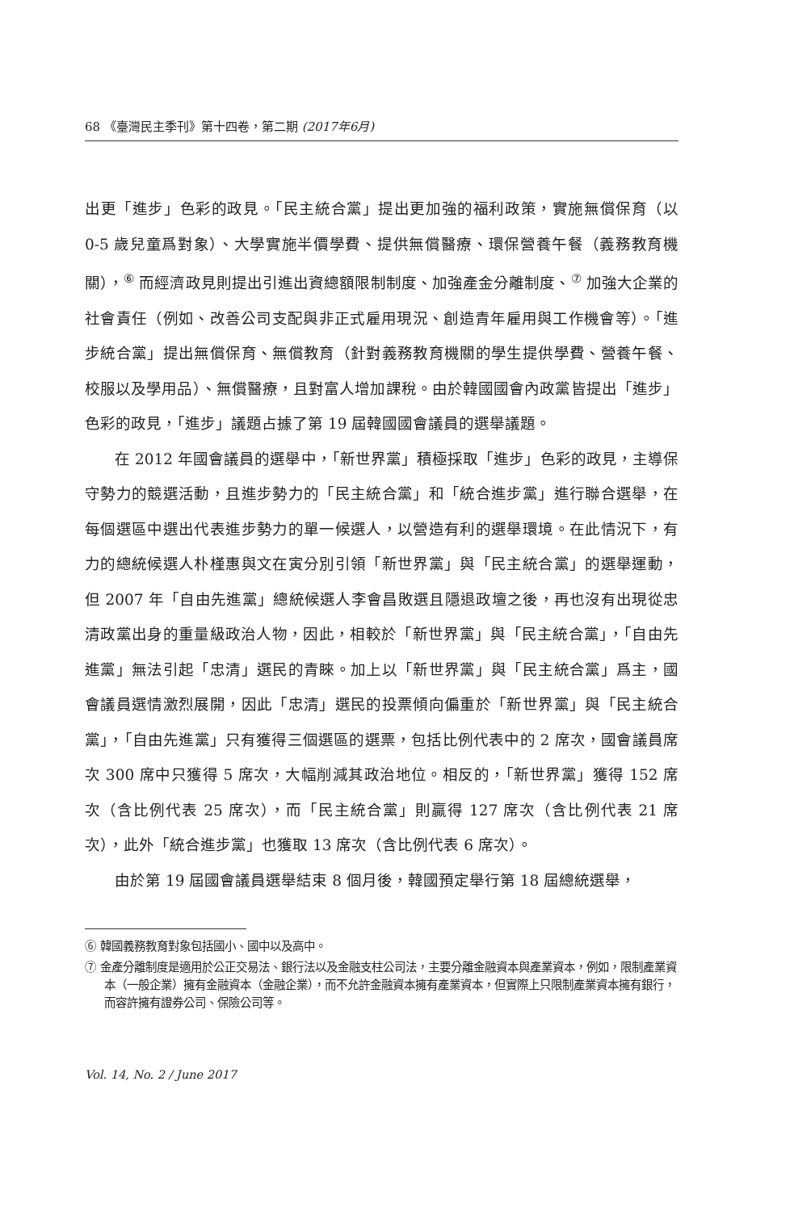68 《臺灣民主季刊》第十四卷，第二期 (2017年6月)
出更「進步」色彩的政見。「民主統合黨」提出更加強的福利政策，實施無償保育（以 0-5 歲兒童爲對象）、大學實施半價學費、提供無償醫療、環保營養午餐（義務教育機關），<sup>⑥</sup> 而經濟政見則提出引進出資總額限制制度、加強產金分離制度、<sup>⑦</sup> 加強大企業的社會責任（例如、改善公司支配與非正式雇用現況、創造青年雇用與工作機會等）。「進步統合黨」提出無償保育、無償教育（針對義務教育機關的學生提供學費、營養午餐、校服以及學用品）、無償醫療，且對富人增加課稅。由於韓國國會內政黨皆提出「進步」色彩的政見，「進步」議題占據了第 19 屆韓國國會議員的選舉議題。
在 2012 年國會議員的選舉中，「新世界黨」積極採取「進步」色彩的政見，主導保守勢力的競選活動，且進步勢力的「民主統合黨」和「統合進步黨」進行聯合選舉，在每個選區中選出代表進步勢力的單一候選人，以營造有利的選舉環境。在此情況下，有力的總統候選人朴槿惠與文在寅分別引領「新世界黨」與「民主統合黨」的選舉運動，但 2007 年「自由先進黨」總統候選人李會昌敗選且隱退政壇之後，再也沒有出現從忠清政黨出身的重量級政治人物，因此，相較於「新世界黨」與「民主統合黨」，「自由先進黨」無法引起「忠清」選民的青睞。加上以「新世界黨」與「民主統合黨」爲主，國會議員選情激烈展開，因此「忠清」選民的投票傾向偏重於「新世界黨」與「民主統合黨」，「自由先進黨」只有獲得三個選區的選票，包括比例代表中的 2 席次，國會議員席次 300 席中只獲得 5 席次，大幅削減其政治地位。相反的，「新世界黨」獲得 152 席次（含比例代表 25 席次），而「民主統合黨」則贏得 127 席次（含比例代表 21 席次），此外「統合進步黨」也獲取 13 席次（含比例代表 6 席次）。
由於第 19 屆國會議員選舉結束 8 個月後，韓國預定舉行第 18 屆總統選舉，
⑥ 韓國義務教育對象包括國小、國中以及高中。
⑦ 金產分離制度是適用於公正交易法、銀行法以及金融支柱公司法，主要分離金融資本與產業資本，例如，限制產業資本（一般企業）擁有金融資本（金融企業），而不允許金融資本擁有產業資本，但實際上只限制產業資本擁有銀行，而容許擁有證券公司、保險公司等。
Vol. 14, No. 2 / June 2017